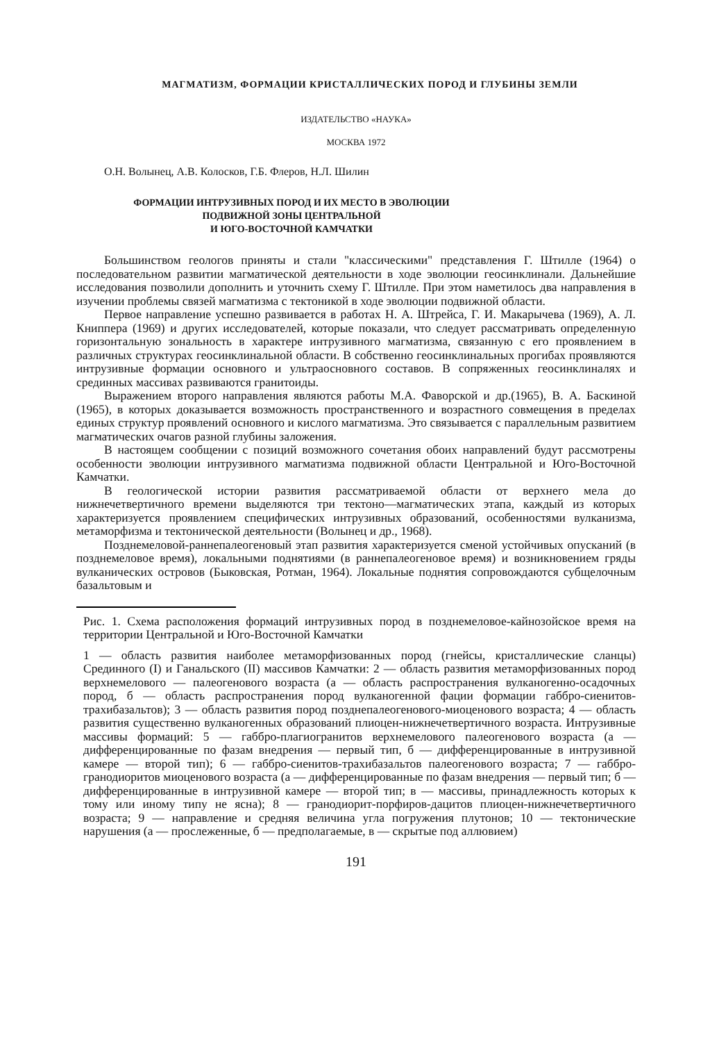МАГМАТИЗМ, ФОРМАЦИИ КРИСТАЛЛИЧЕСКИХ ПОРОД И ГЛУБИНЫ ЗЕМЛИ
ИЗДАТЕЛЬСТВО «НАУКА»
МОСКВА 1972
О.Н. Волынец, А.В. Колосков, Г.Б. Флеров, Н.Л. Шилин
ФОРМАЦИИ ИНТРУЗИВНЫХ ПОРОД И ИХ МЕСТО В ЭВОЛЮЦИИ ПОДВИЖНОЙ ЗОНЫ ЦЕНТРАЛЬНОЙ
И ЮГО-ВОСТОЧНОЙ КАМЧАТКИ
Большинством геологов приняты и стали "классическими" представления Г. Штилле (1964) о последовательном развитии магматической деятельности в ходе эволюции геосинклинали. Дальнейшие исследования позволили дополнить и уточнить схему Г. Штилле. При этом наметилось два направления в изучении проблемы связей магматизма с тектоникой в ходе эволюции подвижной области.
Первое направление успешно развивается в работах Н. А. Штрейса, Г. И. Макарычева (1969), А. Л. Книппера (1969) и других исследователей, которые показали, что следует рассматривать определенную горизонтальную зональность в характере интрузивного магматизма, связанную с его проявлением в различных структурах геосинклинальной области. В собственно геосинклинальных прогибах проявляются интрузивные формации основного и ультраосновного составов. В сопряженных геосинклиналях и срединных массивах развиваются гранитоиды.
Выражением второго направления являются работы М.А. Фаворской и др.(1965), В. А. Баскиной (1965), в которых доказывается возможность пространственного и возрастного совмещения в пределах единых структур проявлений основного и кислого магматизма. Это связывается с параллельным развитием магматических очагов разной глубины заложения.
В настоящем сообщении с позиций возможного сочетания обоих направлений будут рассмотрены особенности эволюции интрузивного магматизма подвижной области Центральной и Юго-Восточной Камчатки.
В геологической истории развития рассматриваемой области от верхнего мела до нижнечетвертичного времени выделяются три тектоно—магматических этапа, каждый из которых характеризуется проявлением специфических интрузивных образований, особенностями вулканизма, метаморфизма и тектонической деятельности (Волынец и др., 1968).
Позднемеловой-раннепалеогеновый этап развития характеризуется сменой устойчивых опусканий (в позднемеловое время), локальными поднятиями (в раннепалеогеновое время) и возникновением гряды вулканических островов (Быковская, Ротман, 1964). Локальные поднятия сопровождаются субщелочным базальтовым и
Рис. 1. Схема расположения формаций интрузивных пород в позднемеловое-кайнозойское время на территории Центральной и Юго-Восточной Камчатки
1 — область развития наиболее метаморфизованных пород (гнейсы, кристаллические сланцы) Срединного (I) и Ганальского (II) массивов Камчатки: 2 — область развития метаморфизованных пород верхнемелового — палеогенового возраста (а — область распространения вулканогенно-осадочных пород, б — область распространения пород вулканогенной фации формации габбро-сиенитов-трахибазальтов); 3 — область развития пород позднепалеогенового-миоценового возраста; 4 — область развития существенно вулканогенных образований плиоцен-нижнечетвертичного возраста. Интрузивные массивы формаций: 5 — габбро-плагиогранитов верхнемелового палеогенового возраста (а — дифференцированные по фазам внедрения — первый тип, б — дифференцированные в интрузивной камере — второй тип); 6 — габбро-сиенитов-трахибазальтов палеогенового возраста; 7 — габбро-гранодиоритов миоценового возраста (а — дифференцированные по фазам внедрения — первый тип; б — дифференцированные в интрузивной камере — второй тип; в — массивы, принадлежность которых к тому или иному типу не ясна); 8 — гранодиорит-порфиров-дацитов плиоцен-нижнечетвертичного возраста; 9 — направление и средняя величина угла погружения плутонов; 10 — тектонические нарушения (а — прослеженные, б — предполагаемые, в — скрытые под аллювием)
191